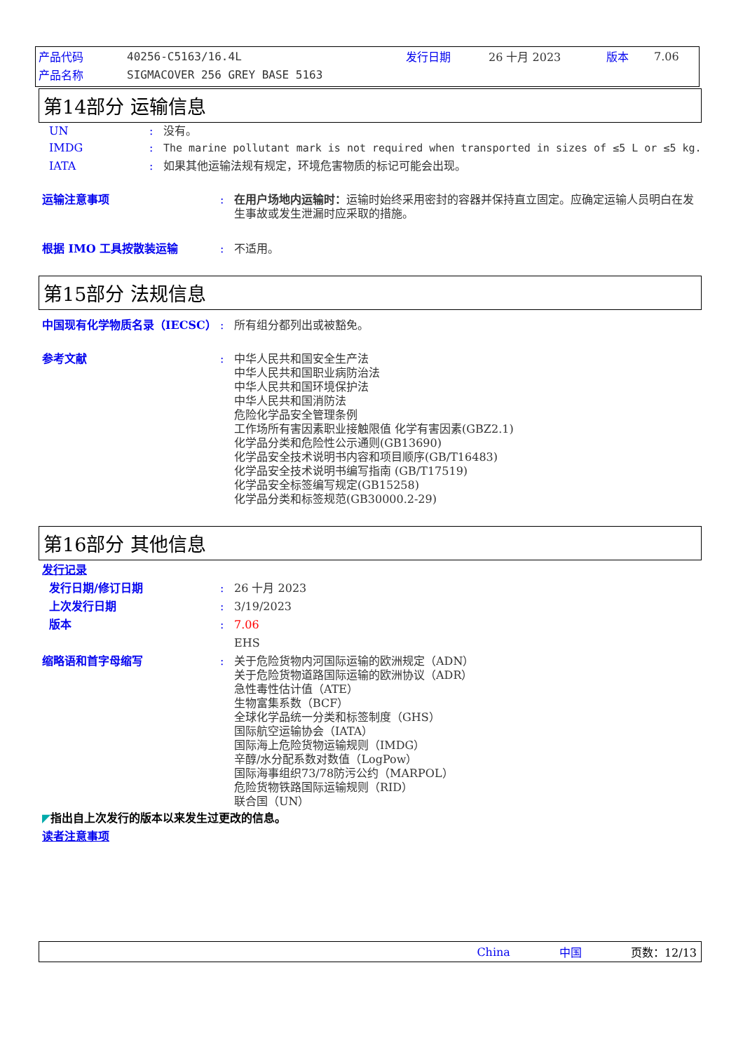| 产品代码 | 40256-C5163/16.4L | 发行日期 | 26 十月 2023 | 版本 | 7.06 |
| 产品名称 | SIGMACOVER 256 GREY BASE 5163 | | | | |
第14部分 运输信息
UN : 没有。
IMDG : The marine pollutant mark is not required when transported in sizes of ≤5 L or ≤5 kg.
IATA : 如果其他运输法规有规定，环境危害物质的标记可能会出现。
运输注意事项 : 在用户场地内运输时：运输时始终采用密封的容器并保持直立固定。应确定运输人员明白在发生事故或发生泄漏时应采取的措施。
根据 IMO 工具按散装运输 : 不适用。
第15部分 法规信息
中国现有化学物质名录（IECSC） : 所有组分都列出或被豁免。
参考文献 : 中华人民共和国安全生产法
中华人民共和国职业病防治法
中华人民共和国环境保护法
中华人民共和国消防法
危险化学品安全管理条例
工作场所有害因素职业接触限值 化学有害因素(GBZ2.1)
化学品分类和危险性公示通则(GB13690)
化学品安全技术说明书内容和项目顺序(GB/T16483)
化学品安全技术说明书编写指南 (GB/T17519)
化学品安全标签编写规定(GB15258)
化学品分类和标签规范(GB30000.2-29)
第16部分 其他信息
发行记录
发行日期/修订日期 : 26 十月 2023
上次发行日期 : 3/19/2023
版本 : 7.06
EHS
缩略语和首字母缩写 : 关于危险货物内河国际运输的欧洲规定（ADN）
关于危险货物道路国际运输的欧洲协议（ADR）
急性毒性估计值（ATE）
生物富集系数（BCF）
全球化学品统一分类和标签制度（GHS）
国际航空运输协会（IATA）
国际海上危险货物运输规则（IMDG）
辛醇/水分配系数对数值（LogPow）
国际海事组织73/78防污公约（MARPOL）
危险货物铁路国际运输规则（RID）
联合国（UN）
◤ 指出自上次发行的版本以来发生过更改的信息。
读者注意事项
China 中国 页数：12/13